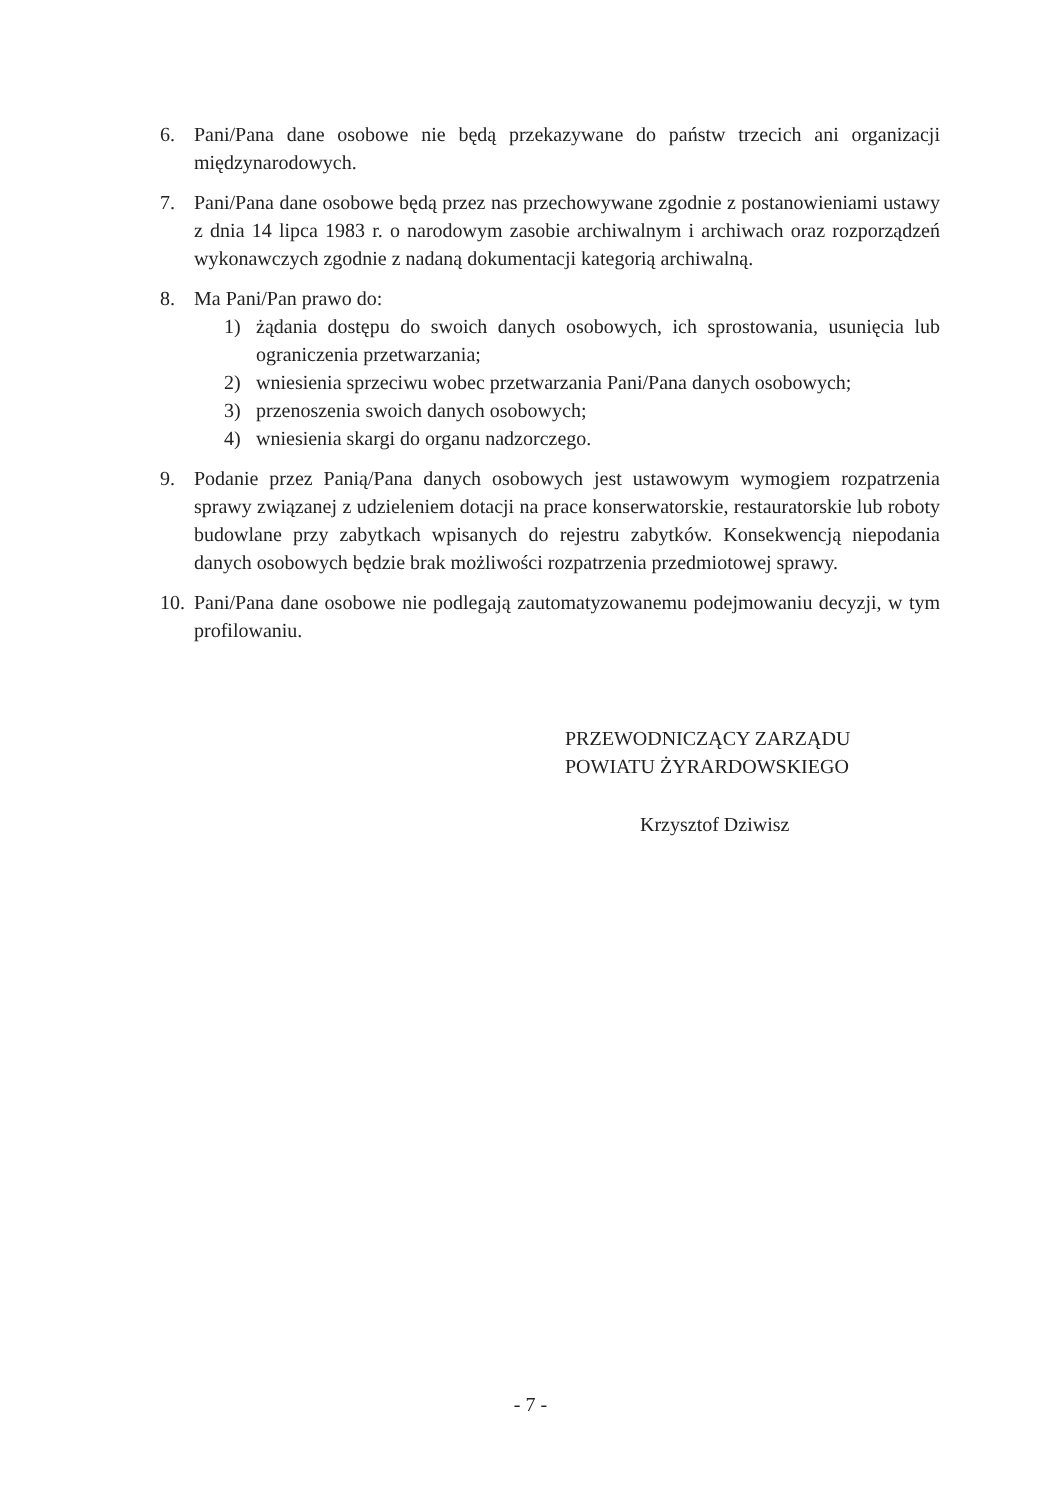6. Pani/Pana dane osobowe nie będą przekazywane do państw trzecich ani organizacji międzynarodowych.
7. Pani/Pana dane osobowe będą przez nas przechowywane zgodnie z postanowieniami ustawy z dnia 14 lipca 1983 r. o narodowym zasobie archiwalnym i archiwach oraz rozporządzeń wykonawczych zgodnie z nadaną dokumentacji kategorią archiwalną.
8. Ma Pani/Pan prawo do:
1) żądania dostępu do swoich danych osobowych, ich sprostowania, usunięcia lub ograniczenia przetwarzania;
2) wniesienia sprzeciwu wobec przetwarzania Pani/Pana danych osobowych;
3) przenoszenia swoich danych osobowych;
4) wniesienia skargi do organu nadzorczego.
9. Podanie przez Panią/Pana danych osobowych jest ustawowym wymogiem rozpatrzenia sprawy związanej z udzieleniem dotacji na prace konserwatorskie, restauratorskie lub roboty budowlane przy zabytkach wpisanych do rejestru zabytków. Konsekwencją niepodania danych osobowych będzie brak możliwości rozpatrzenia przedmiotowej sprawy.
10.
Pani/Pana dane osobowe nie podlegają zautomatyzowanemu podejmowaniu decyzji, w tym profilowaniu.
PRZEWODNICZĄCY ZARZĄDU
POWIATU ŻYRARDOWSKIEGO
Krzysztof Dziwisz
- 7 -